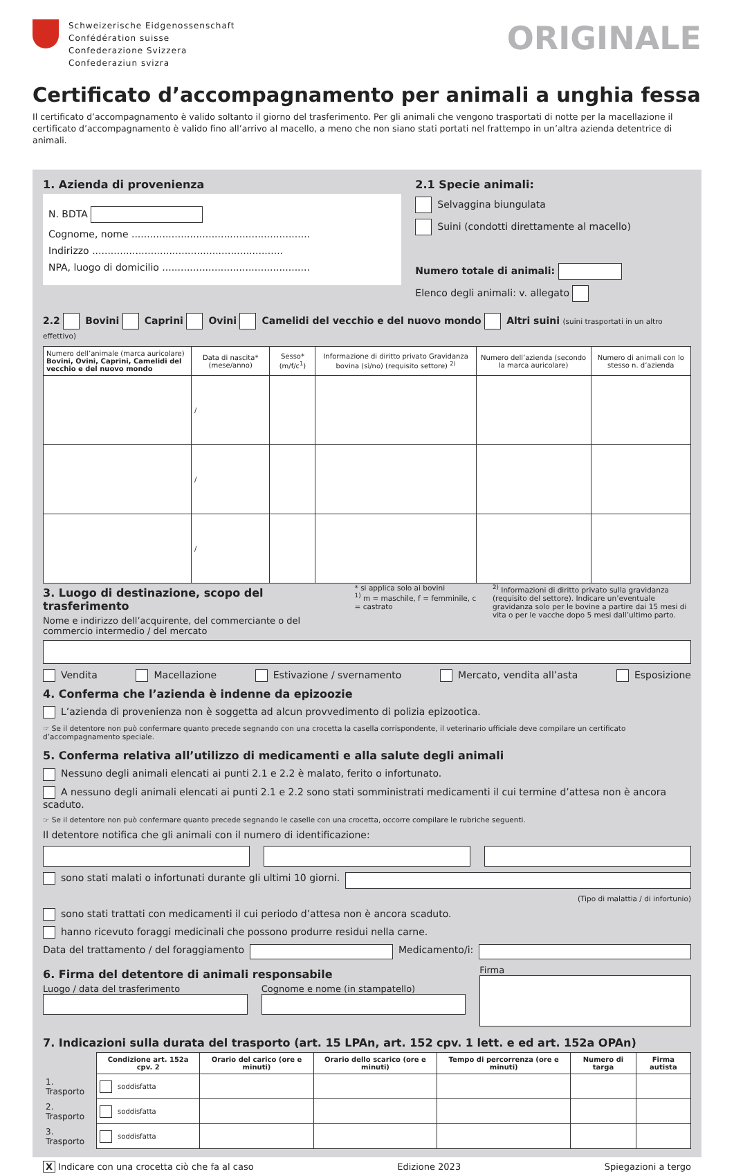Schweizerische Eidgenossenschaft
Confédération suisse
Confederazione Svizzera
Confederaziun svizra
ORIGINALE
Certificato d’accompagnamento per animali a unghia fessa
Il certificato d’accompagnamento è valido soltanto il giorno del trasferimento. Per gli animali che vengono trasportati di notte per la macellazione il certificato d’accompagnamento è valido fino all’arrivo al macello, a meno che non siano stati portati nel frattempo in un’altra azienda detentrice di animali.
1. Azienda di provenienza
N. BDTA
Cognome, nome ..........................................................
Indirizzo ..............................................................
NPA, luogo di domicilio ................................................
2.1 Specie animali:
Selvaggina biungulata
Suini (condotti direttamente al macello)
Numero totale di animali:
Elenco degli animali: v. allegato
2.2 Bovini Caprini Ovini Camelidi del vecchio e del nuovo mondo Altri suini (suini trasportati in un altro effettivo)
| Numero dell’animale (marca auricolare) Bovini, Ovini, Caprini, Camelidi del vecchio e del nuovo mondo | Data di nascita* (mese/anno) | Sesso* (m/f/c<sup>1</sup>) | Informazione di diritto privato Gravidanza bovina (sì/no) (requisito settore) <sup>2)</sup> | Numero dell’azienda (secondo la marca auricolare) | Numero di animali con lo stesso n. d’azienda |
| --- | --- | --- | --- | --- | --- |
| | / | | | | |
| | / | | | | |
| | / | | | | |
3. Luogo di destinazione, scopo del trasferimento
Nome e indirizzo dell’acquirente, del commerciante o del commercio intermedio / del mercato
* si applica solo ai bovini
<sup>1)</sup> m = maschile, f = femminile, c = castrato
<sup>2)</sup> Informazioni di diritto privato sulla gravidanza (requisito del settore). Indicare un’eventuale gravidanza solo per le bovine a partire dai 15 mesi di vita o per le vacche dopo 5 mesi dall’ultimo parto.
Vendita Macellazione Estivazione / svernamento Mercato, vendita all’asta Esposizione
4. Conferma che l’azienda è indenne da epizoozie
L’azienda di provenienza non è soggetta ad alcun provvedimento di polizia epizootica.
☞ Se il detentore non può confermare quanto precede segnando con una crocetta la casella corrispondente, il veterinario ufficiale deve compilare un certificato d’accompagnamento speciale.
5. Conferma relativa all’utilizzo di medicamenti e alla salute degli animali
Nessuno degli animali elencati ai punti 2.1 e 2.2 è malato, ferito o infortunato.
A nessuno degli animali elencati ai punti 2.1 e 2.2 sono stati somministrati medicamenti il cui termine d’attesa non è ancora scaduto.
☞ Se il detentore non può confermare quanto precede segnando le caselle con una crocetta, occorre compilare le rubriche seguenti.
Il detentore notifica che gli animali con il numero di identificazione:
sono stati malati o infortunati durante gli ultimi 10 giorni.
(Tipo di malattia / di infortunio)
sono stati trattati con medicamenti il cui periodo d’attesa non è ancora scaduto.
hanno ricevuto foraggi medicinali che possono produrre residui nella carne.
Data del trattamento / del foraggiamento Medicamento/i:
6. Firma del detentore di animali responsabile
Luogo / data del trasferimento Cognome e nome (in stampatello)
Firma
7. Indicazioni sulla durata del trasporto (art. 15 LPAn, art. 152 cpv. 1 lett. e ed art. 152a OPAn)
| | Condizione art. 152a cpv. 2 | Orario del carico (ore e minuti) | Orario dello scarico (ore e minuti) | Tempo di percorrenza (ore e minuti) | Numero di targa | Firma autista |
| --- | --- | --- | --- | --- | --- | --- |
| 1. Trasporto | soddisfatta | | | | | |
| 2. Trasporto | soddisfatta | | | | | |
| 3. Trasporto | soddisfatta | | | | | |
X Indicare con una crocetta ciò che fa al caso Edizione 2023 Spiegazioni a tergo